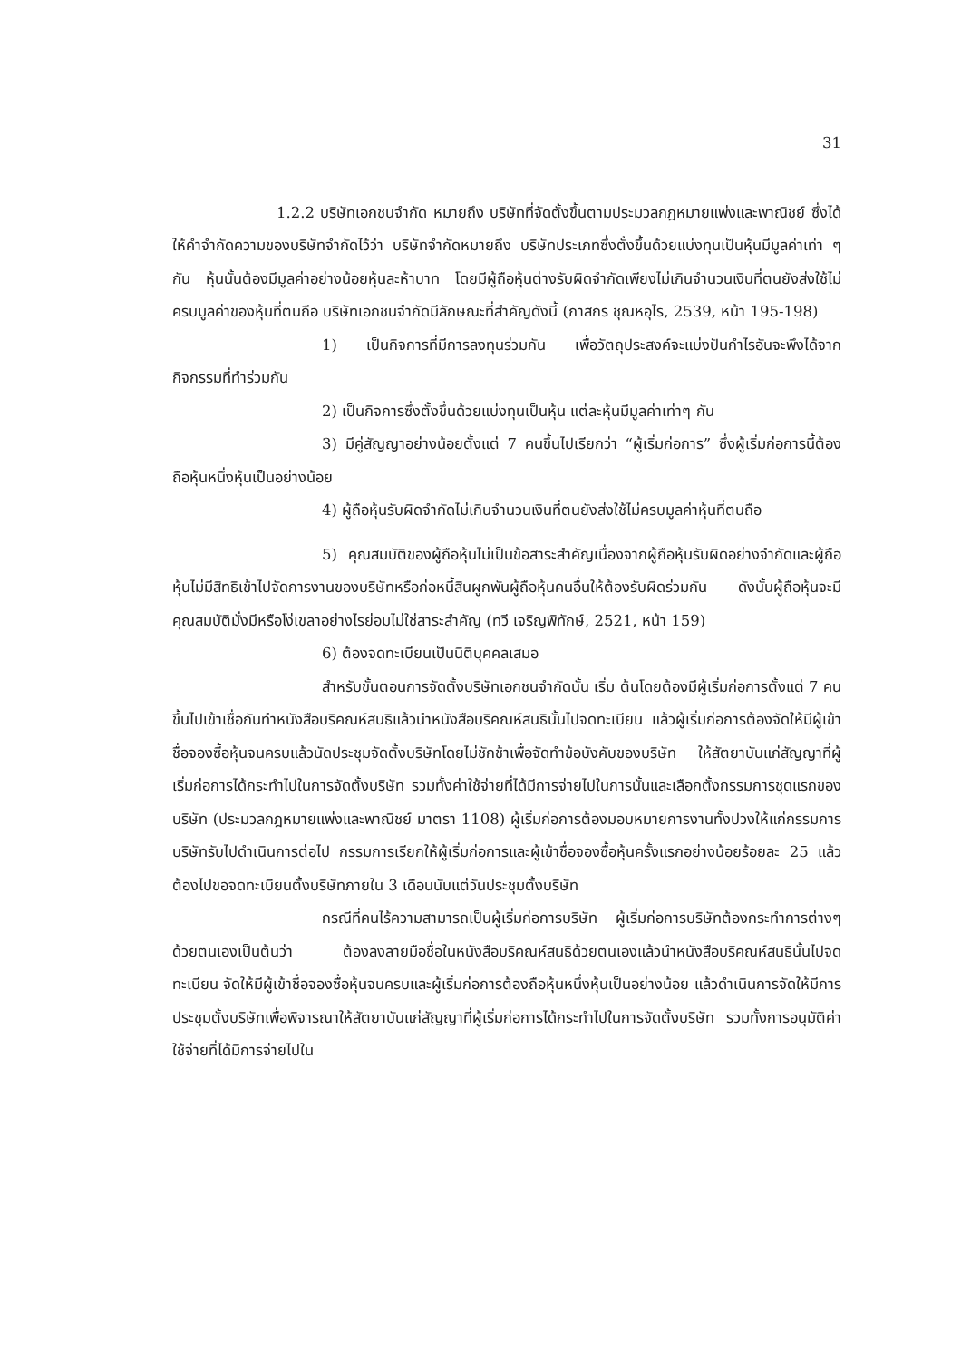31
1.2.2 บริษัทเอกชนจำกัด หมายถึง บริษัทที่จัดตั้งขึ้นตามประมวลกฎหมายแพ่งและพาณิชย์ ซึ่งได้ให้คำจำกัดความของบริษัทจำกัดไว้ว่า บริษัทจำกัดหมายถึง บริษัทประเภทซึ่งตั้งขึ้นด้วยแบ่งทุนเป็นหุ้นมีมูลค่าเท่า ๆ กัน หุ้นนั้นต้องมีมูลค่าอย่างน้อยหุ้นละห้าบาท โดยมีผู้ถือหุ้นต่างรับผิดจำกัดเพียงไม่เกินจำนวนเงินที่ตนยังส่งใช้ไม่ครบมูลค่าของหุ้นที่ตนถือ บริษัทเอกชนจำกัดมีลักษณะที่สำคัญดังนี้ (ภาสกร ชุณหอุไร, 2539, หน้า 195-198)
1) เป็นกิจการที่มีการลงทุนร่วมกัน เพื่อวัตถุประสงค์จะแบ่งปันกำไรอันจะพึงได้จากกิจกรรมที่ทำร่วมกัน
2) เป็นกิจการซึ่งตั้งขึ้นด้วยแบ่งทุนเป็นหุ้น แต่ละหุ้นมีมูลค่าเท่าๆ กัน
3) มีคู่สัญญาอย่างน้อยตั้งแต่ 7 คนขึ้นไปเรียกว่า “ผู้เริ่มก่อการ” ซึ่งผู้เริ่มก่อการนี้ต้องถือหุ้นหนึ่งหุ้นเป็นอย่างน้อย
4) ผู้ถือหุ้นรับผิดจำกัดไม่เกินจำนวนเงินที่ตนยังส่งใช้ไม่ครบมูลค่าหุ้นที่ตนถือ
5) คุณสมบัติของผู้ถือหุ้นไม่เป็นข้อสาระสำคัญเนื่องจากผู้ถือหุ้นรับผิดอย่างจำกัดและผู้ถือหุ้นไม่มีสิทธิเข้าไปจัดการงานของบริษัทหรือก่อหนี้สินผูกพันผู้ถือหุ้นคนอื่นให้ต้องรับผิดร่วมกัน ดังนั้นผู้ถือหุ้นจะมีคุณสมบัติมั่งมีหรือโง่เขลาอย่างไรย่อมไม่ใช่สาระสำคัญ (ทวี เจริญพิทักษ์, 2521, หน้า 159)
6) ต้องจดทะเบียนเป็นนิติบุคคลเสมอ
สำหรับขั้นตอนการจัดตั้งบริษัทเอกชนจำกัดนั้น เริ่ม ต้นโดยต้องมีผู้เริ่มก่อการตั้งแต่ 7 คนขึ้นไปเข้าเชื่อกันทำหนังสือบริคณห์สนธิแล้วนำหนังสือบริคณห์สนธินั้นไปจดทะเบียน แล้วผู้เริ่มก่อการต้องจัดให้มีผู้เข้าชื่อจองซื้อหุ้นจนครบแล้วนัดประชุมจัดตั้งบริษัทโดยไม่ชักช้าเพื่อจัดทำข้อบังคับของบริษัท ให้สัตยาบันแก่สัญญาที่ผู้เริ่มก่อการได้กระทำไปในการจัดตั้งบริษัท รวมทั้งค่าใช้จ่ายที่ได้มีการจ่ายไปในการนั้นและเลือกตั้งกรรมการชุดแรกของบริษัท (ประมวลกฎหมายแพ่งและพาณิชย์ มาตรา 1108) ผู้เริ่มก่อการต้องมอบหมายการงานทั้งปวงให้แก่กรรมการบริษัทรับไปดำเนินการต่อไป กรรมการเรียกให้ผู้เริ่มก่อการและผู้เข้าชื่อจองซื้อหุ้นครั้งแรกอย่างน้อยร้อยละ 25 แล้วต้องไปขอจดทะเบียนตั้งบริษัทภายใน 3 เดือนนับแต่วันประชุมตั้งบริษัท
กรณีที่คนไร้ความสามารถเป็นผู้เริ่มก่อการบริษัท ผู้เริ่มก่อการบริษัทต้องกระทำการต่างๆ ด้วยตนเองเป็นต้นว่า ต้องลงลายมือชื่อในหนังสือบริคณห์สนธิด้วยตนเองแล้วนำหนังสือบริคณห์สนธินั้นไปจดทะเบียน จัดให้มีผู้เข้าชื่อจองซื้อหุ้นจนครบและผู้เริ่มก่อการต้องถือหุ้นหนึ่งหุ้นเป็นอย่างน้อย แล้วดำเนินการจัดให้มีการประชุมตั้งบริษัทเพื่อพิจารณาให้สัตยาบันแก่สัญญาที่ผู้เริ่มก่อการได้กระทำไปในการจัดตั้งบริษัท รวมทั้งการอนุมัติค่าใช้จ่ายที่ได้มีการจ่ายไปใน